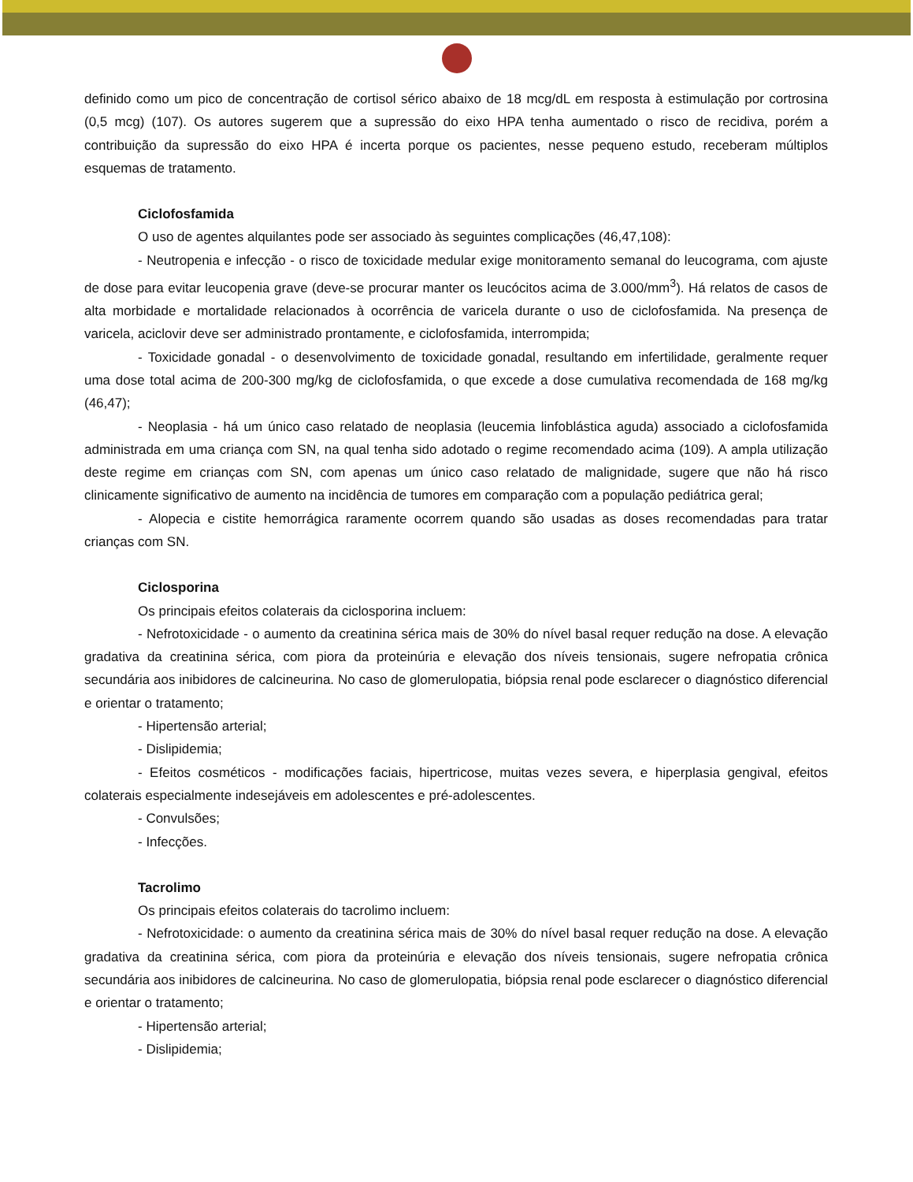definido como um pico de concentração de cortisol sérico abaixo de 18 mcg/dL em resposta à estimulação por cortrosina (0,5 mcg) (107). Os autores sugerem que a supressão do eixo HPA tenha aumentado o risco de recidiva, porém a contribuição da supressão do eixo HPA é incerta porque os pacientes, nesse pequeno estudo, receberam múltiplos esquemas de tratamento.
Ciclofosfamida
O uso de agentes alquilantes pode ser associado às seguintes complicações (46,47,108):
- Neutropenia e infecção - o risco de toxicidade medular exige monitoramento semanal do leucograma, com ajuste de dose para evitar leucopenia grave (deve-se procurar manter os leucócitos acima de 3.000/mm<sup>3</sup>). Há relatos de casos de alta morbidade e mortalidade relacionados à ocorrência de varicela durante o uso de ciclofosfamida. Na presença de varicela, aciclovir deve ser administrado prontamente, e ciclofosfamida, interrompida;
- Toxicidade gonadal - o desenvolvimento de toxicidade gonadal, resultando em infertilidade, geralmente requer uma dose total acima de 200-300 mg/kg de ciclofosfamida, o que excede a dose cumulativa recomendada de 168 mg/kg (46,47);
- Neoplasia - há um único caso relatado de neoplasia (leucemia linfoblástica aguda) associado a ciclofosfamida administrada em uma criança com SN, na qual tenha sido adotado o regime recomendado acima (109). A ampla utilização deste regime em crianças com SN, com apenas um único caso relatado de malignidade, sugere que não há risco clinicamente significativo de aumento na incidência de tumores em comparação com a população pediátrica geral;
- Alopecia e cistite hemorrágica raramente ocorrem quando são usadas as doses recomendadas para tratar crianças com SN.
Ciclosporina
Os principais efeitos colaterais da ciclosporina incluem:
- Nefrotoxicidade - o aumento da creatinina sérica mais de 30% do nível basal requer redução na dose. A elevação gradativa da creatinina sérica, com piora da proteinúria e elevação dos níveis tensionais, sugere nefropatia crônica secundária aos inibidores de calcineurina. No caso de glomerulopatia, biópsia renal pode esclarecer o diagnóstico diferencial e orientar o tratamento;
- Hipertensão arterial;
- Dislipidemia;
- Efeitos cosméticos - modificações faciais, hipertricose, muitas vezes severa, e hiperplasia gengival, efeitos colaterais especialmente indesejáveis em adolescentes e pré-adolescentes.
- Convulsões;
- Infecções.
Tacrolimo
Os principais efeitos colaterais do tacrolimo incluem:
- Nefrotoxicidade: o aumento da creatinina sérica mais de 30% do nível basal requer redução na dose. A elevação gradativa da creatinina sérica, com piora da proteinúria e elevação dos níveis tensionais, sugere nefropatia crônica secundária aos inibidores de calcineurina. No caso de glomerulopatia, biópsia renal pode esclarecer o diagnóstico diferencial e orientar o tratamento;
- Hipertensão arterial;
- Dislipidemia;